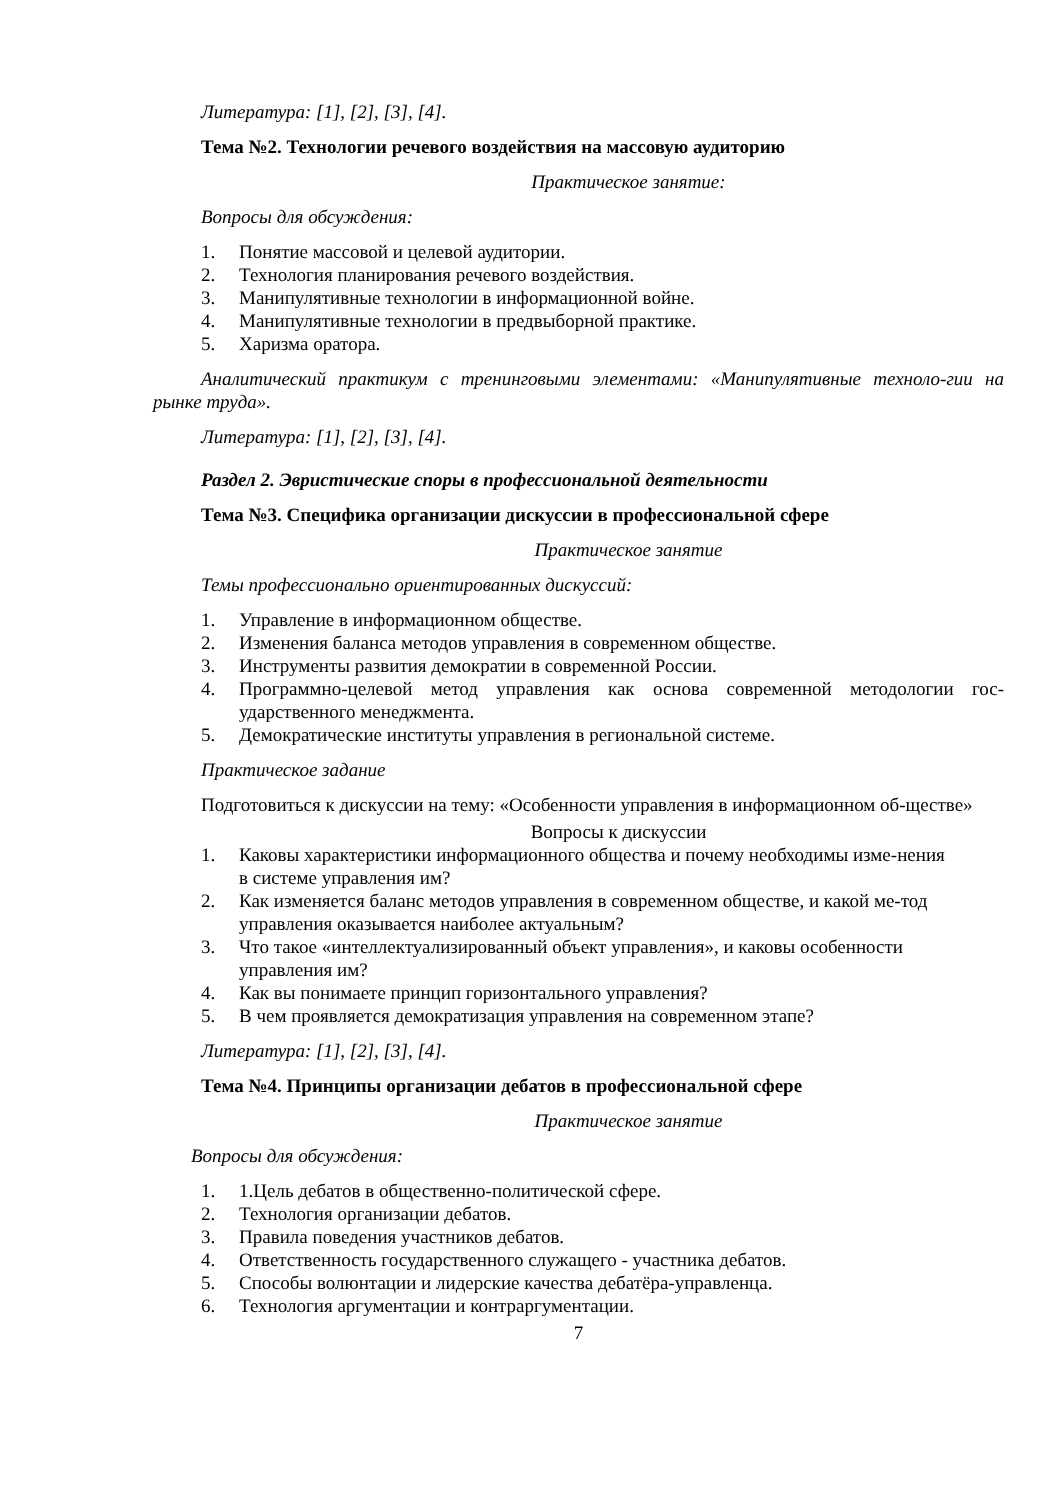Литература: [1], [2], [3], [4].
Тема №2. Технологии речевого воздействия на массовую аудиторию
Практическое занятие:
Вопросы для обсуждения:
1. Понятие массовой и целевой аудитории.
2. Технология планирования речевого воздействия.
3. Манипулятивные технологии в информационной войне.
4. Манипулятивные технологии в предвыборной практике.
5. Харизма оратора.
Аналитический практикум с тренинговыми элементами: «Манипулятивные техноло-гии на рынке труда».
Литература: [1], [2], [3], [4].
Раздел 2. Эвристические споры в профессиональной деятельности
Тема №3. Специфика организации дискуссии в профессиональной сфере
Практическое занятие
Темы профессионально ориентированных дискуссий:
1. Управление в информационном обществе.
2. Изменения баланса методов управления в современном обществе.
3. Инструменты развития демократии в современной России.
4. Программно-целевой метод управления как основа современной методологии гос-ударственного менеджмента.
5. Демократические институты управления в региональной системе.
Практическое задание
Подготовиться к дискуссии на тему: «Особенности управления в информационном об-ществе»
Вопросы к дискуссии
1. Каковы характеристики информационного общества и почему необходимы изме-нения в системе управления им?
2. Как изменяется баланс методов управления в современном обществе, и какой ме-тод управления оказывается наиболее актуальным?
3. Что такое «интеллектуализированный объект управления», и каковы особенности управления им?
4. Как вы понимаете принцип горизонтального управления?
5. В чем проявляется демократизация управления на современном этапе?
Литература: [1], [2], [3], [4].
Тема №4. Принципы организации дебатов в профессиональной сфере
Практическое занятие
Вопросы для обсуждения:
1. 1.Цель дебатов в общественно-политической сфере.
2. Технология организации дебатов.
3. Правила поведения участников дебатов.
4. Ответственность государственного служащего - участника дебатов.
5. Способы волюнтации и лидерские качества дебатёра-управленца.
6. Технология аргументации и контраргументации.
7